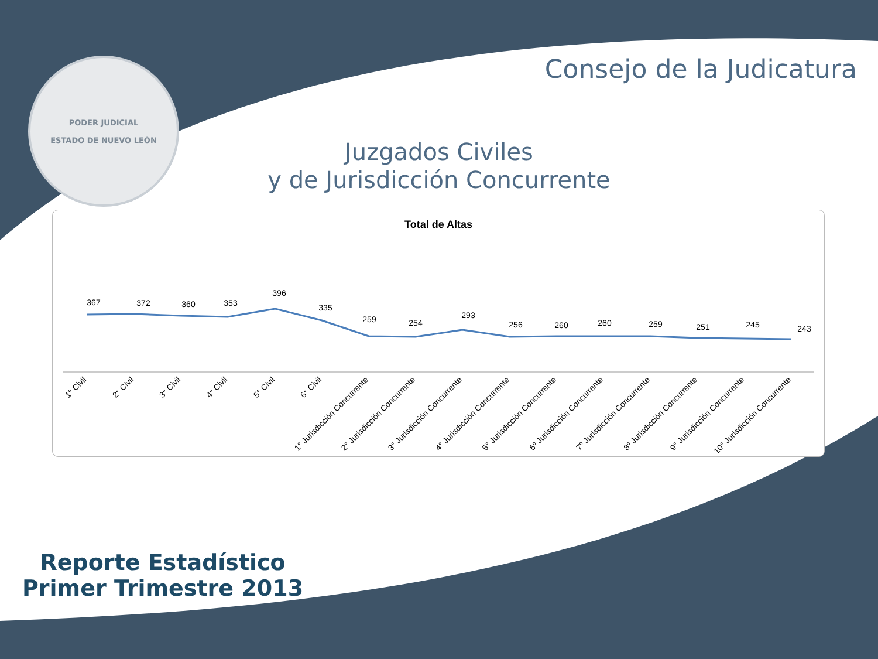PODER JUDICIAL
ESTADO DE NUEVO LEÓN
Consejo de la Judicatura
Juzgados Civiles
y de Jurisdicción Concurrente
Total de Altas
367
372
360
353
396
335
259
254
293
256
260
260
259
251
245
243
1° Civil
2° Civil
3° Civil
4° Civil
5° Civil
6° Civil
1° Jurisdicción Concurrente
2° Jurisdicción Concurrente
3° Jurisdicción Concurrente
4° Jurisdicción Concurrente
5° Jurisdicción Concurrente
6º Jurisdicción Concurrente
7º Jurisdicción Concurrente
8º Jurisdicción Concurrente
9° Jurisdicción Concurrente
10° Jurisdicción Concurrente
Reporte Estadístico
Primer Trimestre 2013